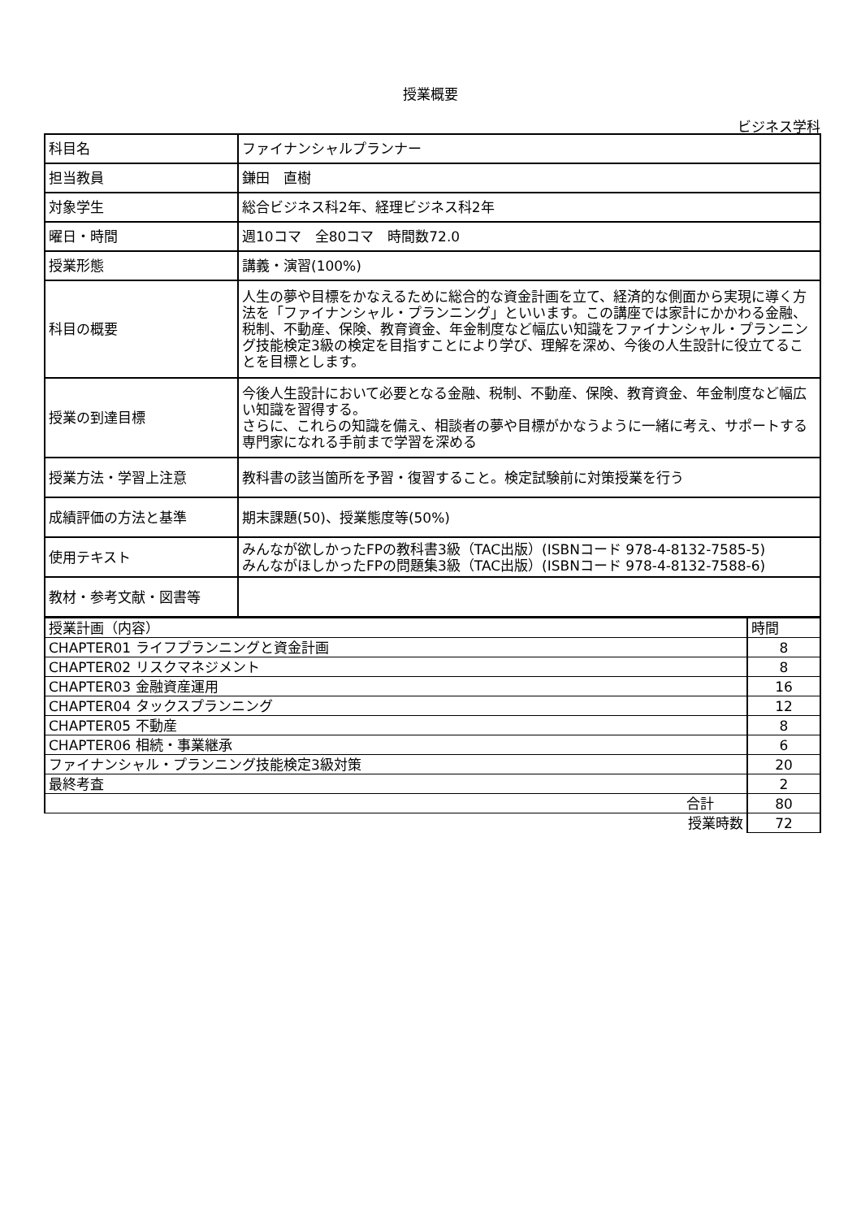授業概要
ビジネス学科
| 科目名 | ファイナンシャルプランナー |
| 担当教員 | 鎌田 直樹 |
| 対象学生 | 総合ビジネス科2年、経理ビジネス科2年 |
| 曜日・時間 | 週10コマ 全80コマ 時間数72.0 |
| 授業形態 | 講義・演習(100%) |
| 科目の概要 | 人生の夢や目標をかなえるために総合的な資金計画を立て、経済的な側面から実現に導く方法を「ファイナンシャル・プランニング」といいます。この講座では家計にかかわる金融、税制、不動産、保険、教育資金、年金制度など幅広い知識をファイナンシャル・プランニング技能検定3級の検定を目指すことにより学び、理解を深め、今後の人生設計に役立てることを目標とします。 |
| 授業の到達目標 | 今後人生設計において必要となる金融、税制、不動産、保険、教育資金、年金制度など幅広い知識を習得する。 さらに、これらの知識を備え、相談者の夢や目標がかなうように一緒に考え、サポートする専門家になれる手前まで学習を深める |
| 授業方法・学習上注意 | 教科書の該当箇所を予習・復習すること。検定試験前に対策授業を行う |
| 成績評価の方法と基準 | 期末課題(50)、授業態度等(50%) |
| 使用テキスト | みんなが欲しかったFPの教科書3級（TAC出版）(ISBNコード 978-4-8132-7585-5) みんながほしかったFPの問題集3級（TAC出版）(ISBNコード 978-4-8132-7588-6) |
| 教材・参考文献・図書等 | |
| 授業計画（内容） | 時間 |
| CHAPTER01 ライフプランニングと資金計画 | 8 |
| CHAPTER02 リスクマネジメント | 8 |
| CHAPTER03 金融資産運用 | 16 |
| CHAPTER04 タックスプランニング | 12 |
| CHAPTER05 不動産 | 8 |
| CHAPTER06 相続・事業継承 | 6 |
| ファイナンシャル・プランニング技能検定3級対策 | 20 |
| 最終考査 | 2 |
| 合計 | 80 |
| 授業時数 | 72 |